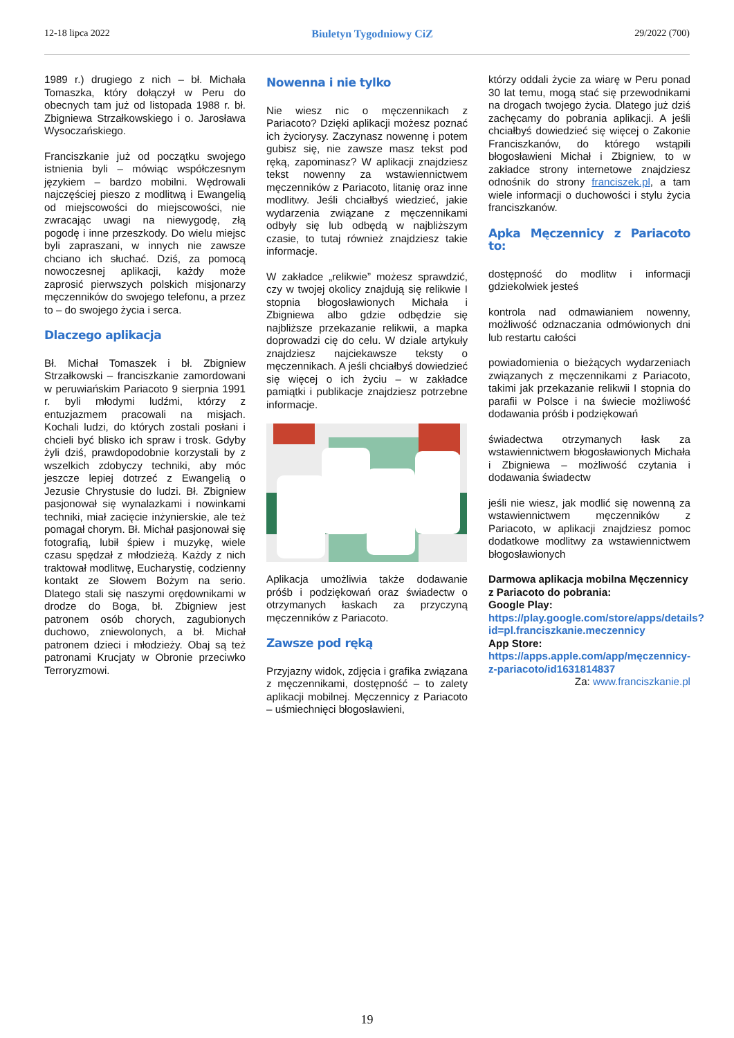12-18 lipca 2022 Biuletyn Tygodniowy CiZ 29/2022 (700)
1989 r.) drugiego z nich – bł. Michała Tomaszka, który dołączył w Peru do obecnych tam już od listopada 1988 r. bł. Zbigniewa Strzałkowskiego i o. Jarosława Wysoczańskiego.
Franciszkanie już od początku swojego istnienia byli – mówiąc współczesnym językiem – bardzo mobilni. Wędrowali najczęściej pieszo z modlitwą i Ewangelią od miejscowości do miejscowości, nie zwracając uwagi na niewygodę, złą pogodę i inne przeszkody. Do wielu miejsc byli zapraszani, w innych nie zawsze chciano ich słuchać. Dziś, za pomocą nowoczesnej aplikacji, każdy może zaprosić pierwszych polskich misjonarzy męczenników do swojego telefonu, a przez to – do swojego życia i serca.
Dlaczego aplikacja
Bł. Michał Tomaszek i bł. Zbigniew Strzałkowski – franciszkanie zamordowani w peruwiańskim Pariacoto 9 sierpnia 1991 r. byli młodymi ludźmi, którzy z entuzjazmem pracowali na misjach. Kochali ludzi, do których zostali posłani i chcieli być blisko ich spraw i trosk. Gdyby żyli dziś, prawdopodobnie korzystali by z wszelkich zdobyczy techniki, aby móc jeszcze lepiej dotrzeć z Ewangelią o Jezusie Chrystusie do ludzi. Bł. Zbigniew pasjonował się wynalazkami i nowinkami techniki, miał zacięcie inżynierskie, ale też pomagał chorym. Bł. Michał pasjonował się fotografią, lubił śpiew i muzykę, wiele czasu spędzał z młodzieżą. Każdy z nich traktował modlitwę, Eucharystię, codzienny kontakt ze Słowem Bożym na serio. Dlatego stali się naszymi orędownikami w drodze do Boga, bł. Zbigniew jest patronem osób chorych, zagubionych duchowo, zniewolonych, a bł. Michał patronem dzieci i młodzieży. Obaj są też patronami Krucjaty w Obronie przeciwko Terroryzmowi.
Nowenna i nie tylko
Nie wiesz nic o męczennikach z Pariacoto? Dzięki aplikacji możesz poznać ich życiorysy. Zaczynasz nowennę i potem gubisz się, nie zawsze masz tekst pod ręką, zapominasz? W aplikacji znajdziesz tekst nowenny za wstawiennictwem męczenników z Pariacoto, litanię oraz inne modlitwy. Jeśli chciałbyś wiedzieć, jakie wydarzenia związane z męczennikami odbyły się lub odbędą w najbliższym czasie, to tutaj również znajdziesz takie informacje.
W zakładce „relikwie” możesz sprawdzić, czy w twojej okolicy znajdują się relikwie I stopnia błogosławionych Michała i Zbigniewa albo gdzie odbędzie się najbliższe przekazanie relikwii, a mapka doprowadzi cię do celu. W dziale artykuły znajdziesz najciekawsze teksty o męczennikach. A jeśli chciałbyś dowiedzieć się więcej o ich życiu – w zakładce pamiątki i publikacje znajdziesz potrzebne informacje.
Aplikacja umożliwia także dodawanie próśb i podziękowań oraz świadectw o otrzymanych łaskach za przyczyną męczenników z Pariacoto.
Zawsze pod ręką
Przyjazny widok, zdjęcia i grafika związana z męczennikami, dostępność – to zalety aplikacji mobilnej. Męczennicy z Pariacoto – uśmiechnięci błogosławieni,
którzy oddali życie za wiarę w Peru ponad 30 lat temu, mogą stać się przewodnikami na drogach twojego życia. Dlatego już dziś zachęcamy do pobrania aplikacji. A jeśli chciałbyś dowiedzieć się więcej o Zakonie Franciszkanów, do którego wstąpili błogosławieni Michał i Zbigniew, to w zakładce strony internetowe znajdziesz odnośnik do strony franciszek.pl, a tam wiele informacji o duchowości i stylu życia franciszkanów.
Apka Męczennicy z Pariacoto to:
dostępność do modlitw i informacji gdziekolwiek jesteś
kontrola nad odmawianiem nowenny, możliwość odznaczania odmówionych dni lub restartu całości
powiadomienia o bieżących wydarzeniach związanych z męczennikami z Pariacoto, takimi jak przekazanie relikwii I stopnia do parafii w Polsce i na świecie możliwość dodawania próśb i podziękowań
świadectwa otrzymanych łask za wstawiennictwem błogosławionych Michała i Zbigniewa – możliwość czytania i dodawania świadectw
jeśli nie wiesz, jak modlić się nowenną za wstawiennictwem męczenników z Pariacoto, w aplikacji znajdziesz pomoc dodatkowe modlitwy za wstawiennictwem błogosławionych
Darmowa aplikacja mobilna Męczennicy z Pariacoto do pobrania:
Google Play:
https://play.google.com/store/apps/details?id=pl.franciszkanie.meczennicy
App Store:
https://apps.apple.com/app/męczennicy-z-pariacoto/id1631814837
Za: www.franciszkanie.pl
19